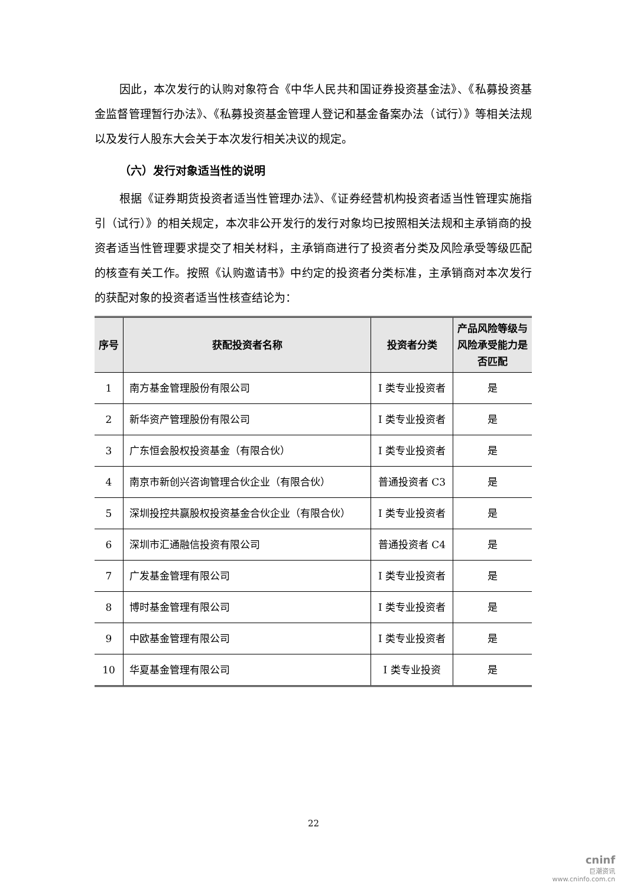因此，本次发行的认购对象符合《中华人民共和国证券投资基金法》、《私募投资基金监督管理暂行办法》、《私募投资基金管理人登记和基金备案办法（试行）》等相关法规以及发行人股东大会关于本次发行相关决议的规定。
（六）发行对象适当性的说明
根据《证券期货投资者适当性管理办法》、《证券经营机构投资者适当性管理实施指引（试行）》的相关规定，本次非公开发行的发行对象均已按照相关法规和主承销商的投资者适当性管理要求提交了相关材料，主承销商进行了投资者分类及风险承受等级匹配的核查有关工作。按照《认购邀请书》中约定的投资者分类标准，主承销商对本次发行的获配对象的投资者适当性核查结论为：
| 序号 | 获配投资者名称 | 投资者分类 | 产品风险等级与风险承受能力是否匹配 |
| --- | --- | --- | --- |
| 1 | 南方基金管理股份有限公司 | I 类专业投资者 | 是 |
| 2 | 新华资产管理股份有限公司 | I 类专业投资者 | 是 |
| 3 | 广东恒会股权投资基金（有限合伙） | I 类专业投资者 | 是 |
| 4 | 南京市新创兴咨询管理合伙企业（有限合伙） | 普通投资者 C3 | 是 |
| 5 | 深圳投控共赢股权投资基金合伙企业（有限合伙） | I 类专业投资者 | 是 |
| 6 | 深圳市汇通融信投资有限公司 | 普通投资者 C4 | 是 |
| 7 | 广发基金管理有限公司 | I 类专业投资者 | 是 |
| 8 | 博时基金管理有限公司 | I 类专业投资者 | 是 |
| 9 | 中欧基金管理有限公司 | I 类专业投资者 | 是 |
| 10 | 华夏基金管理有限公司 | I 类专业投资 | 是 |
22
cninf
巨潮资讯
www.cninfo.com.cn